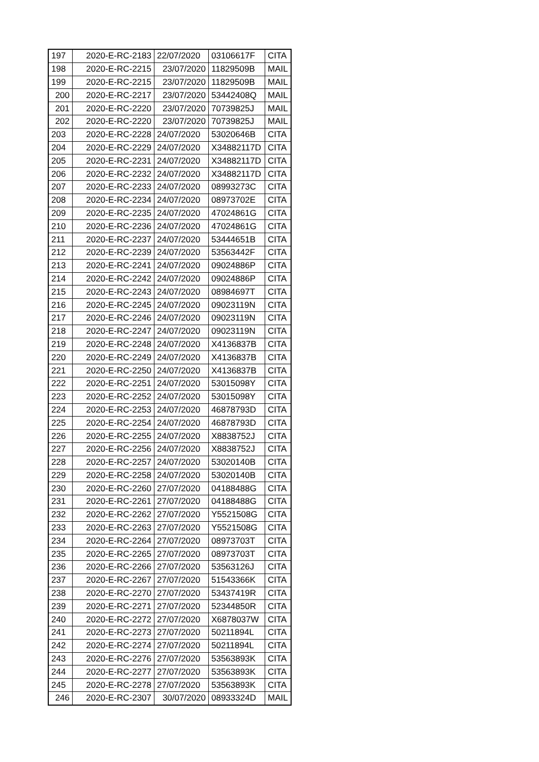| 197 | 2020-E-RC-2183 | 22/07/2020 | 03106617F | CITA |
| 198 | 2020-E-RC-2215 | 23/07/2020 | 11829509B | MAIL |
| 199 | 2020-E-RC-2215 | 23/07/2020 | 11829509B | MAIL |
| 200 | 2020-E-RC-2217 | 23/07/2020 | 53442408Q | MAIL |
| 201 | 2020-E-RC-2220 | 23/07/2020 | 70739825J | MAIL |
| 202 | 2020-E-RC-2220 | 23/07/2020 | 70739825J | MAIL |
| 203 | 2020-E-RC-2228 | 24/07/2020 | 53020646B | CITA |
| 204 | 2020-E-RC-2229 | 24/07/2020 | X34882117D | CITA |
| 205 | 2020-E-RC-2231 | 24/07/2020 | X34882117D | CITA |
| 206 | 2020-E-RC-2232 | 24/07/2020 | X34882117D | CITA |
| 207 | 2020-E-RC-2233 | 24/07/2020 | 08993273C | CITA |
| 208 | 2020-E-RC-2234 | 24/07/2020 | 08973702E | CITA |
| 209 | 2020-E-RC-2235 | 24/07/2020 | 47024861G | CITA |
| 210 | 2020-E-RC-2236 | 24/07/2020 | 47024861G | CITA |
| 211 | 2020-E-RC-2237 | 24/07/2020 | 53444651B | CITA |
| 212 | 2020-E-RC-2239 | 24/07/2020 | 53563442F | CITA |
| 213 | 2020-E-RC-2241 | 24/07/2020 | 09024886P | CITA |
| 214 | 2020-E-RC-2242 | 24/07/2020 | 09024886P | CITA |
| 215 | 2020-E-RC-2243 | 24/07/2020 | 08984697T | CITA |
| 216 | 2020-E-RC-2245 | 24/07/2020 | 09023119N | CITA |
| 217 | 2020-E-RC-2246 | 24/07/2020 | 09023119N | CITA |
| 218 | 2020-E-RC-2247 | 24/07/2020 | 09023119N | CITA |
| 219 | 2020-E-RC-2248 | 24/07/2020 | X4136837B | CITA |
| 220 | 2020-E-RC-2249 | 24/07/2020 | X4136837B | CITA |
| 221 | 2020-E-RC-2250 | 24/07/2020 | X4136837B | CITA |
| 222 | 2020-E-RC-2251 | 24/07/2020 | 53015098Y | CITA |
| 223 | 2020-E-RC-2252 | 24/07/2020 | 53015098Y | CITA |
| 224 | 2020-E-RC-2253 | 24/07/2020 | 46878793D | CITA |
| 225 | 2020-E-RC-2254 | 24/07/2020 | 46878793D | CITA |
| 226 | 2020-E-RC-2255 | 24/07/2020 | X8838752J | CITA |
| 227 | 2020-E-RC-2256 | 24/07/2020 | X8838752J | CITA |
| 228 | 2020-E-RC-2257 | 24/07/2020 | 53020140B | CITA |
| 229 | 2020-E-RC-2258 | 24/07/2020 | 53020140B | CITA |
| 230 | 2020-E-RC-2260 | 27/07/2020 | 04188488G | CITA |
| 231 | 2020-E-RC-2261 | 27/07/2020 | 04188488G | CITA |
| 232 | 2020-E-RC-2262 | 27/07/2020 | Y5521508G | CITA |
| 233 | 2020-E-RC-2263 | 27/07/2020 | Y5521508G | CITA |
| 234 | 2020-E-RC-2264 | 27/07/2020 | 08973703T | CITA |
| 235 | 2020-E-RC-2265 | 27/07/2020 | 08973703T | CITA |
| 236 | 2020-E-RC-2266 | 27/07/2020 | 53563126J | CITA |
| 237 | 2020-E-RC-2267 | 27/07/2020 | 51543366K | CITA |
| 238 | 2020-E-RC-2270 | 27/07/2020 | 53437419R | CITA |
| 239 | 2020-E-RC-2271 | 27/07/2020 | 52344850R | CITA |
| 240 | 2020-E-RC-2272 | 27/07/2020 | X6878037W | CITA |
| 241 | 2020-E-RC-2273 | 27/07/2020 | 50211894L | CITA |
| 242 | 2020-E-RC-2274 | 27/07/2020 | 50211894L | CITA |
| 243 | 2020-E-RC-2276 | 27/07/2020 | 53563893K | CITA |
| 244 | 2020-E-RC-2277 | 27/07/2020 | 53563893K | CITA |
| 245 | 2020-E-RC-2278 | 27/07/2020 | 53563893K | CITA |
| 246 | 2020-E-RC-2307 | 30/07/2020 | 08933324D | MAIL |